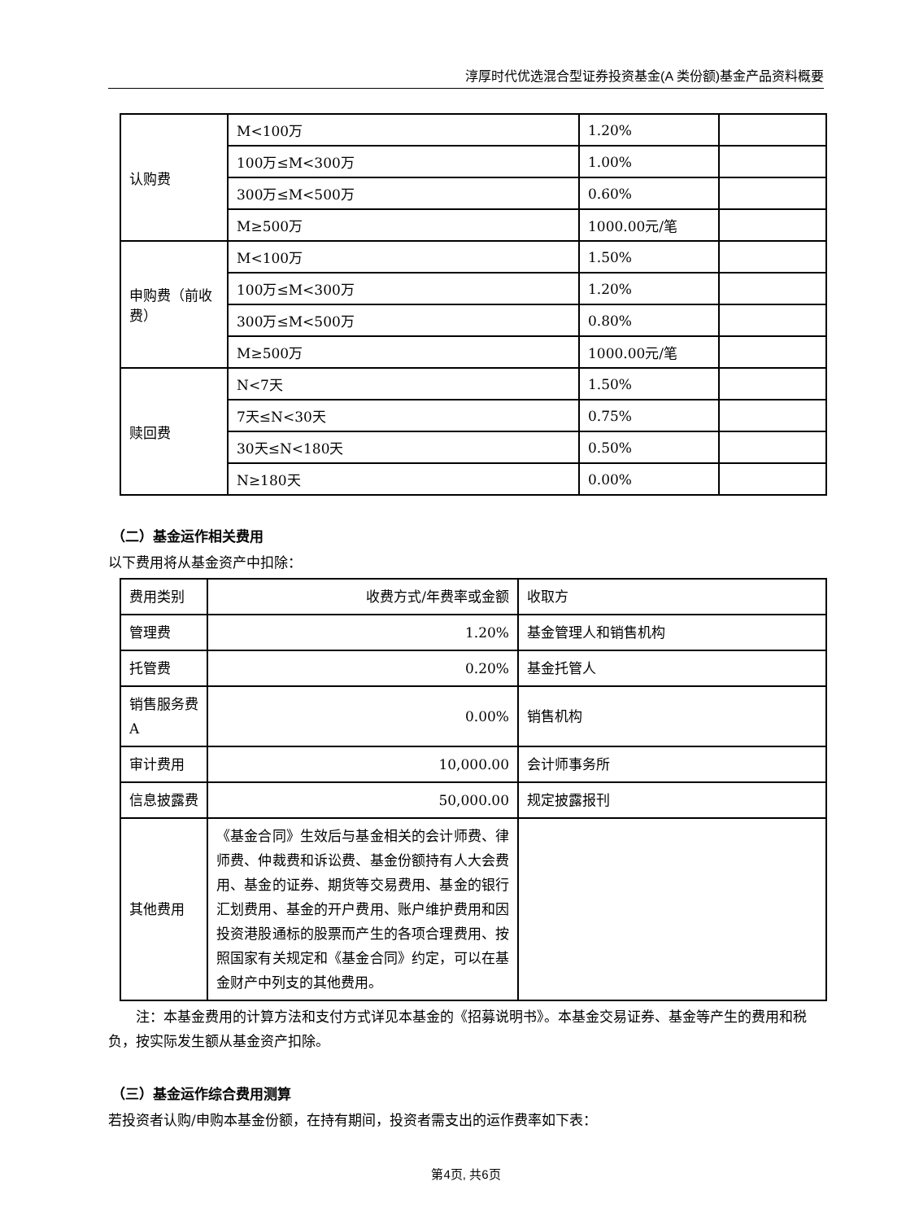淳厚时代优选混合型证券投资基金(A 类份额)基金产品资料概要
| 认购费 | M<100万 | 1.20% | |
| | 100万≤M<300万 | 1.00% | |
| | 300万≤M<500万 | 0.60% | |
| | M≥500万 | 1000.00元/笔 | |
| 申购费（前收费） | M<100万 | 1.50% | |
| | 100万≤M<300万 | 1.20% | |
| | 300万≤M<500万 | 0.80% | |
| | M≥500万 | 1000.00元/笔 | |
| 赎回费 | N<7天 | 1.50% | |
| | 7天≤N<30天 | 0.75% | |
| | 30天≤N<180天 | 0.50% | |
| | N≥180天 | 0.00% | |
（二）基金运作相关费用
以下费用将从基金资产中扣除：
| 费用类别 | 收费方式/年费率或金额 | 收取方 |
| 管理费 | 1.20% | 基金管理人和销售机构 |
| 托管费 | 0.20% | 基金托管人 |
| 销售服务费A | 0.00% | 销售机构 |
| 审计费用 | 10,000.00 | 会计师事务所 |
| 信息披露费 | 50,000.00 | 规定披露报刊 |
| 其他费用 | 《基金合同》生效后与基金相关的会计师费、律师费、仲裁费和诉讼费、基金份额持有人大会费用、基金的证券、期货等交易费用、基金的银行汇划费用、基金的开户费用、账户维护费用和因投资港股通标的股票而产生的各项合理费用、按照国家有关规定和《基金合同》约定，可以在基金财产中列支的其他费用。 | |
注：本基金费用的计算方法和支付方式详见本基金的《招募说明书》。本基金交易证券、基金等产生的费用和税负，按实际发生额从基金资产扣除。
（三）基金运作综合费用测算
若投资者认购/申购本基金份额，在持有期间，投资者需支出的运作费率如下表：
第4页, 共6页